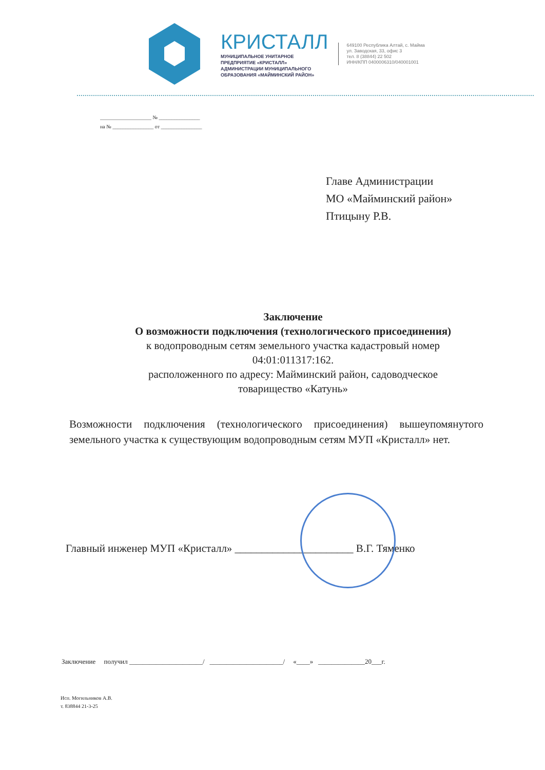КРИСТАЛЛ
МУНИЦИПАЛЬНОЕ УНИТАРНОЕ
ПРЕДПРИЯТИЕ «КРИСТАЛЛ»
АДМИНИСТРАЦИИ МУНИЦИПАЛЬНОГО
ОБРАЗОВАНИЯ «МАЙМИНСКИЙ РАЙОН»
649100 Республика Алтай, с. Майма
ул. Заводская, 33, офис 3
тел. 8 (38844) 22 502
ИНН/КПП 0400006310/040001001
____________________ № ________________
на № ________________ от ________________
Главе Администрации
МО «Майминский район»
Птицыну Р.В.
Заключение
О возможности подключения (технологического присоединения)
к водопроводным сетям земельного участка кадастровый номер
04:01:011317:162.
расположенного по адресу: Майминский район, садоводческое
товарищество «Катунь»
Возможности подключения (технологического присоединения) вышеупомянутого земельного участка к существующим водопроводным сетям МУП «Кристалл» нет.
Главный инженер МУП «Кристалл» ______________________ В.Г. Тяменко
Заключение получил ______________________/ ______________________/ «____» ______________20___г.
Исп. Могильников А.В.
т. 838844 21-3-25